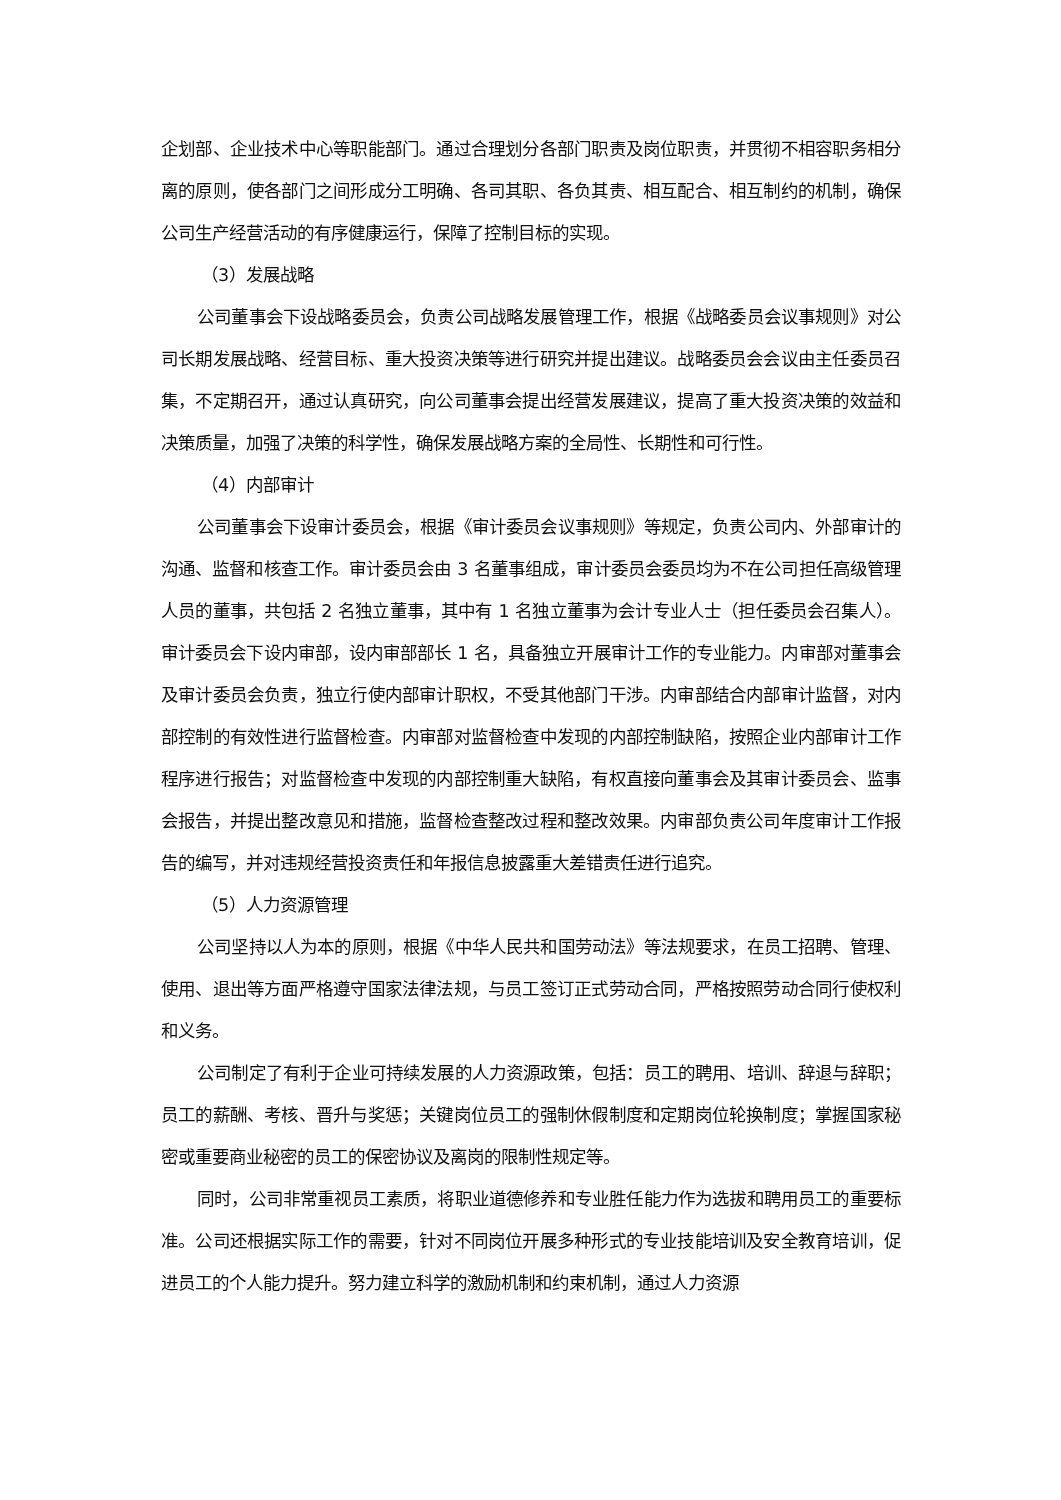企划部、企业技术中心等职能部门。通过合理划分各部门职责及岗位职责，并贯彻不相容职务相分离的原则，使各部门之间形成分工明确、各司其职、各负其责、相互配合、相互制约的机制，确保公司生产经营活动的有序健康运行，保障了控制目标的实现。
（3）发展战略
公司董事会下设战略委员会，负责公司战略发展管理工作，根据《战略委员会议事规则》对公司长期发展战略、经营目标、重大投资决策等进行研究并提出建议。战略委员会会议由主任委员召集，不定期召开，通过认真研究，向公司董事会提出经营发展建议，提高了重大投资决策的效益和决策质量，加强了决策的科学性，确保发展战略方案的全局性、长期性和可行性。
（4）内部审计
公司董事会下设审计委员会，根据《审计委员会议事规则》等规定，负责公司内、外部审计的沟通、监督和核查工作。审计委员会由 3 名董事组成，审计委员会委员均为不在公司担任高级管理人员的董事，共包括 2 名独立董事，其中有 1 名独立董事为会计专业人士（担任委员会召集人）。审计委员会下设内审部，设内审部部长 1 名，具备独立开展审计工作的专业能力。内审部对董事会及审计委员会负责，独立行使内部审计职权，不受其他部门干涉。内审部结合内部审计监督，对内部控制的有效性进行监督检查。内审部对监督检查中发现的内部控制缺陷，按照企业内部审计工作程序进行报告；对监督检查中发现的内部控制重大缺陷，有权直接向董事会及其审计委员会、监事会报告，并提出整改意见和措施，监督检查整改过程和整改效果。内审部负责公司年度审计工作报告的编写，并对违规经营投资责任和年报信息披露重大差错责任进行追究。
（5）人力资源管理
公司坚持以人为本的原则，根据《中华人民共和国劳动法》等法规要求，在员工招聘、管理、使用、退出等方面严格遵守国家法律法规，与员工签订正式劳动合同，严格按照劳动合同行使权利和义务。
公司制定了有利于企业可持续发展的人力资源政策，包括：员工的聘用、培训、辞退与辞职；员工的薪酬、考核、晋升与奖惩；关键岗位员工的强制休假制度和定期岗位轮换制度；掌握国家秘密或重要商业秘密的员工的保密协议及离岗的限制性规定等。
同时，公司非常重视员工素质，将职业道德修养和专业胜任能力作为选拔和聘用员工的重要标准。公司还根据实际工作的需要，针对不同岗位开展多种形式的专业技能培训及安全教育培训，促进员工的个人能力提升。努力建立科学的激励机制和约束机制，通过人力资源